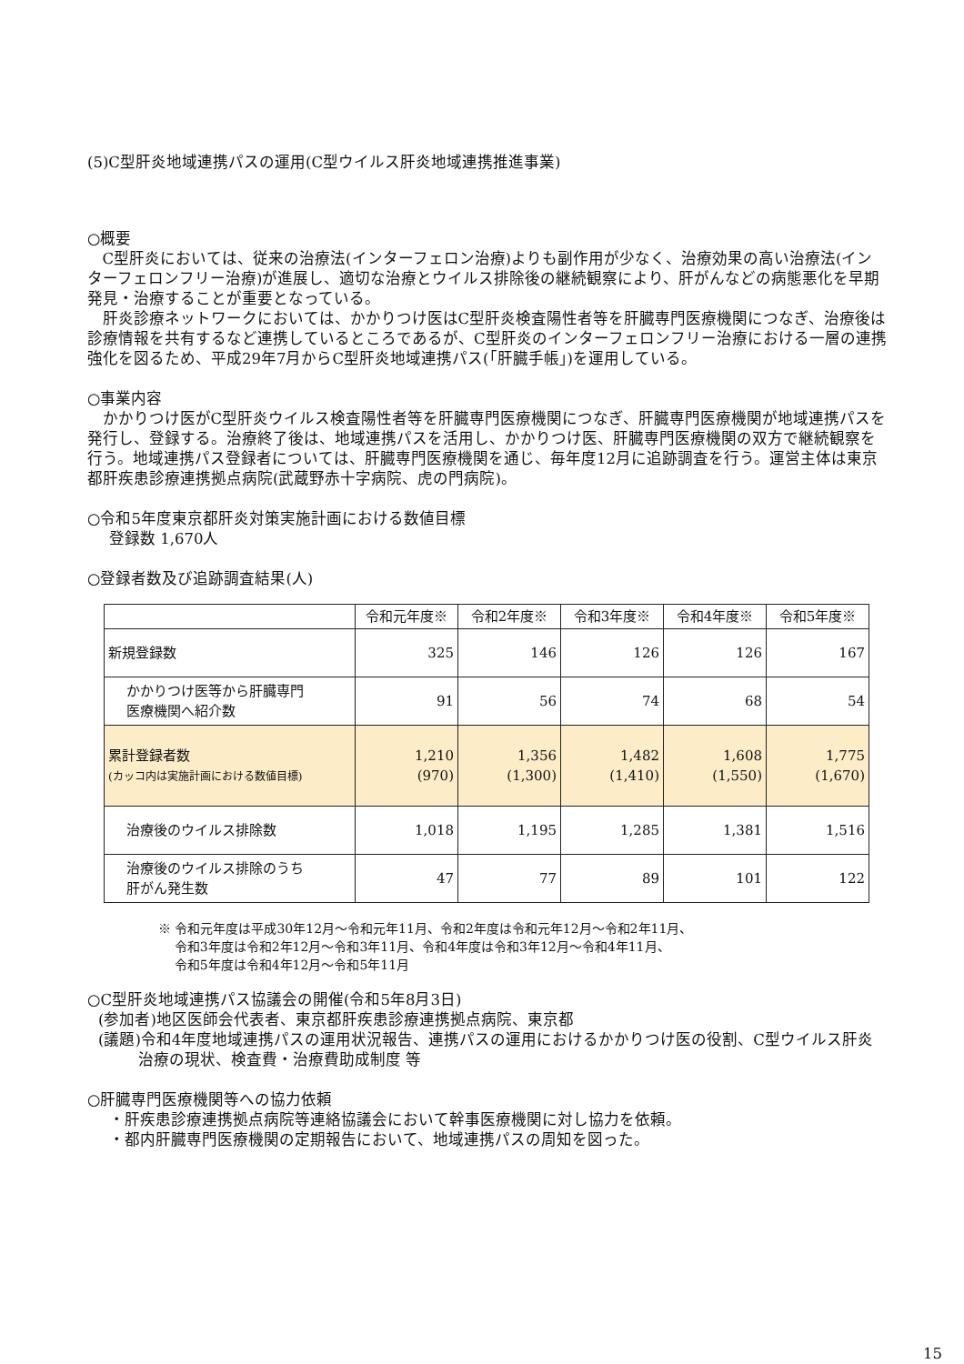(5)C型肝炎地域連携パスの運用(C型ウイルス肝炎地域連携推進事業)
○概要
C型肝炎においては、従来の治療法(インターフェロン治療)よりも副作用が少なく、治療効果の高い治療法(インターフェロンフリー治療)が進展し、適切な治療とウイルス排除後の継続観察により、肝がんなどの病態悪化を早期発見・治療することが重要となっている。
肝炎診療ネットワークにおいては、かかりつけ医はC型肝炎検査陽性者等を肝臓専門医療機関につなぎ、治療後は診療情報を共有するなど連携しているところであるが、C型肝炎のインターフェロンフリー治療における一層の連携強化を図るため、平成29年7月からC型肝炎地域連携パス(「肝臓手帳」)を運用している。
○事業内容
かかりつけ医がC型肝炎ウイルス検査陽性者等を肝臓専門医療機関につなぎ、肝臓専門医療機関が地域連携パスを発行し、登録する。治療終了後は、地域連携パスを活用し、かかりつけ医、肝臓専門医療機関の双方で継続観察を行う。地域連携パス登録者については、肝臓専門医療機関を通じ、毎年度12月に追跡調査を行う。運営主体は東京都肝疾患診療連携拠点病院(武蔵野赤十字病院、虎の門病院)。
○令和5年度東京都肝炎対策実施計画における数値目標
登録数 1,670人
○登録者数及び追跡調査結果(人)
| | 令和元年度※ | 令和2年度※ | 令和3年度※ | 令和4年度※ | 令和5年度※ |
| --- | --- | --- | --- | --- | --- |
| 新規登録数 | 325 | 146 | 126 | 126 | 167 |
| かかりつけ医等から肝臓専門 医療機関へ紹介数 | 91 | 56 | 74 | 68 | 54 |
| 累計登録者数 (カッコ内は実施計画における数値目標) | 1,210 (970) | 1,356 (1,300) | 1,482 (1,410) | 1,608 (1,550) | 1,775 (1,670) |
| 治療後のウイルス排除数 | 1,018 | 1,195 | 1,285 | 1,381 | 1,516 |
| 治療後のウイルス排除のうち 肝がん発生数 | 47 | 77 | 89 | 101 | 122 |
※ 令和元年度は平成30年12月～令和元年11月、令和2年度は令和元年12月～令和2年11月、
令和3年度は令和2年12月～令和3年11月、令和4年度は令和3年12月～令和4年11月、
令和5年度は令和4年12月～令和5年11月
○C型肝炎地域連携パス協議会の開催(令和5年8月3日)
(参加者)地区医師会代表者、東京都肝疾患診療連携拠点病院、東京都
(議題)令和4年度地域連携パスの運用状況報告、連携パスの運用におけるかかりつけ医の役割、C型ウイルス肝炎治療の現状、検査費・治療費助成制度 等
○肝臓専門医療機関等への協力依頼
・肝疾患診療連携拠点病院等連絡協議会において幹事医療機関に対し協力を依頼。
・都内肝臓専門医療機関の定期報告において、地域連携パスの周知を図った。
15